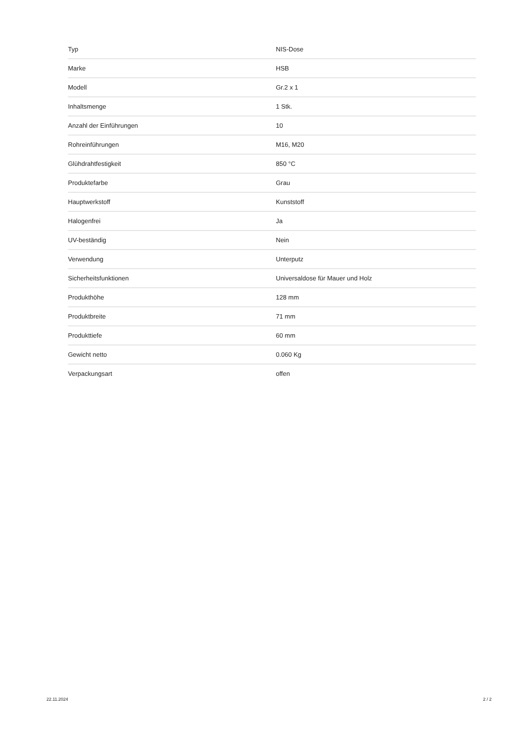| Typ | NIS-Dose |
| Marke | HSB |
| Modell | Gr.2 x 1 |
| Inhaltsmenge | 1 Stk. |
| Anzahl der Einführungen | 10 |
| Rohreinführungen | M16, M20 |
| Glühdrahtfestigkeit | 850 °C |
| Produktefarbe | Grau |
| Hauptwerkstoff | Kunststoff |
| Halogenfrei | Ja |
| UV-beständig | Nein |
| Verwendung | Unterputz |
| Sicherheitsfunktionen | Universaldose für Mauer und Holz |
| Produkthöhe | 128 mm |
| Produktbreite | 71 mm |
| Produkttiefe | 60 mm |
| Gewicht netto | 0.060 Kg |
| Verpackungsart | offen |
22.11.2024 2 / 2